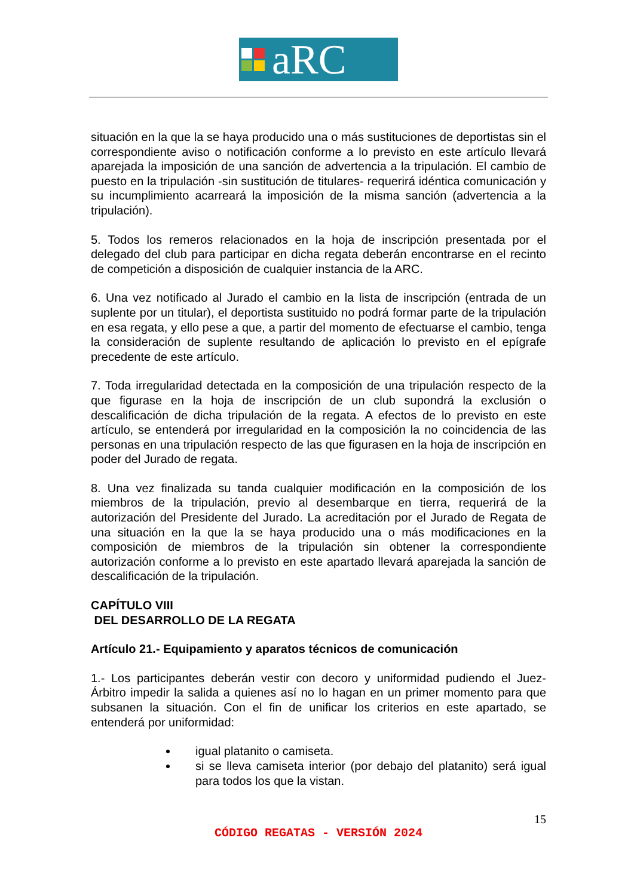aRC
situación en la que la se haya producido una o más sustituciones de deportistas sin el correspondiente aviso o notificación conforme a lo previsto en este artículo llevará aparejada la imposición de una sanción de advertencia a la tripulación. El cambio de puesto en la tripulación -sin sustitución de titulares- requerirá idéntica comunicación y su incumplimiento acarreará la imposición de la misma sanción (advertencia a la tripulación).
5. Todos los remeros relacionados en la hoja de inscripción presentada por el delegado del club para participar en dicha regata deberán encontrarse en el recinto de competición a disposición de cualquier instancia de la ARC.
6. Una vez notificado al Jurado el cambio en la lista de inscripción (entrada de un suplente por un titular), el deportista sustituido no podrá formar parte de la tripulación en esa regata, y ello pese a que, a partir del momento de efectuarse el cambio, tenga la consideración de suplente resultando de aplicación lo previsto en el epígrafe precedente de este artículo.
7. Toda irregularidad detectada en la composición de una tripulación respecto de la que figurase en la hoja de inscripción de un club supondrá la exclusión o descalificación de dicha tripulación de la regata. A efectos de lo previsto en este artículo, se entenderá por irregularidad en la composición la no coincidencia de las personas en una tripulación respecto de las que figurasen en la hoja de inscripción en poder del Jurado de regata.
8. Una vez finalizada su tanda cualquier modificación en la composición de los miembros de la tripulación, previo al desembarque en tierra, requerirá de la autorización del Presidente del Jurado. La acreditación por el Jurado de Regata de una situación en la que la se haya producido una o más modificaciones en la composición de miembros de la tripulación sin obtener la correspondiente autorización conforme a lo previsto en este apartado llevará aparejada la sanción de descalificación de la tripulación.
CAPÍTULO VIII
DEL DESARROLLO DE LA REGATA
Artículo 21.- Equipamiento y aparatos técnicos de comunicación
1.- Los participantes deberán vestir con decoro y uniformidad pudiendo el Juez-Árbitro impedir la salida a quienes así no lo hagan en un primer momento para que subsanen la situación. Con el fin de unificar los criterios en este apartado, se entenderá por uniformidad:
igual platanito o camiseta.
si se lleva camiseta interior (por debajo del platanito) será igual para todos los que la vistan.
15
CÓDIGO REGATAS - VERSIÓN 2024